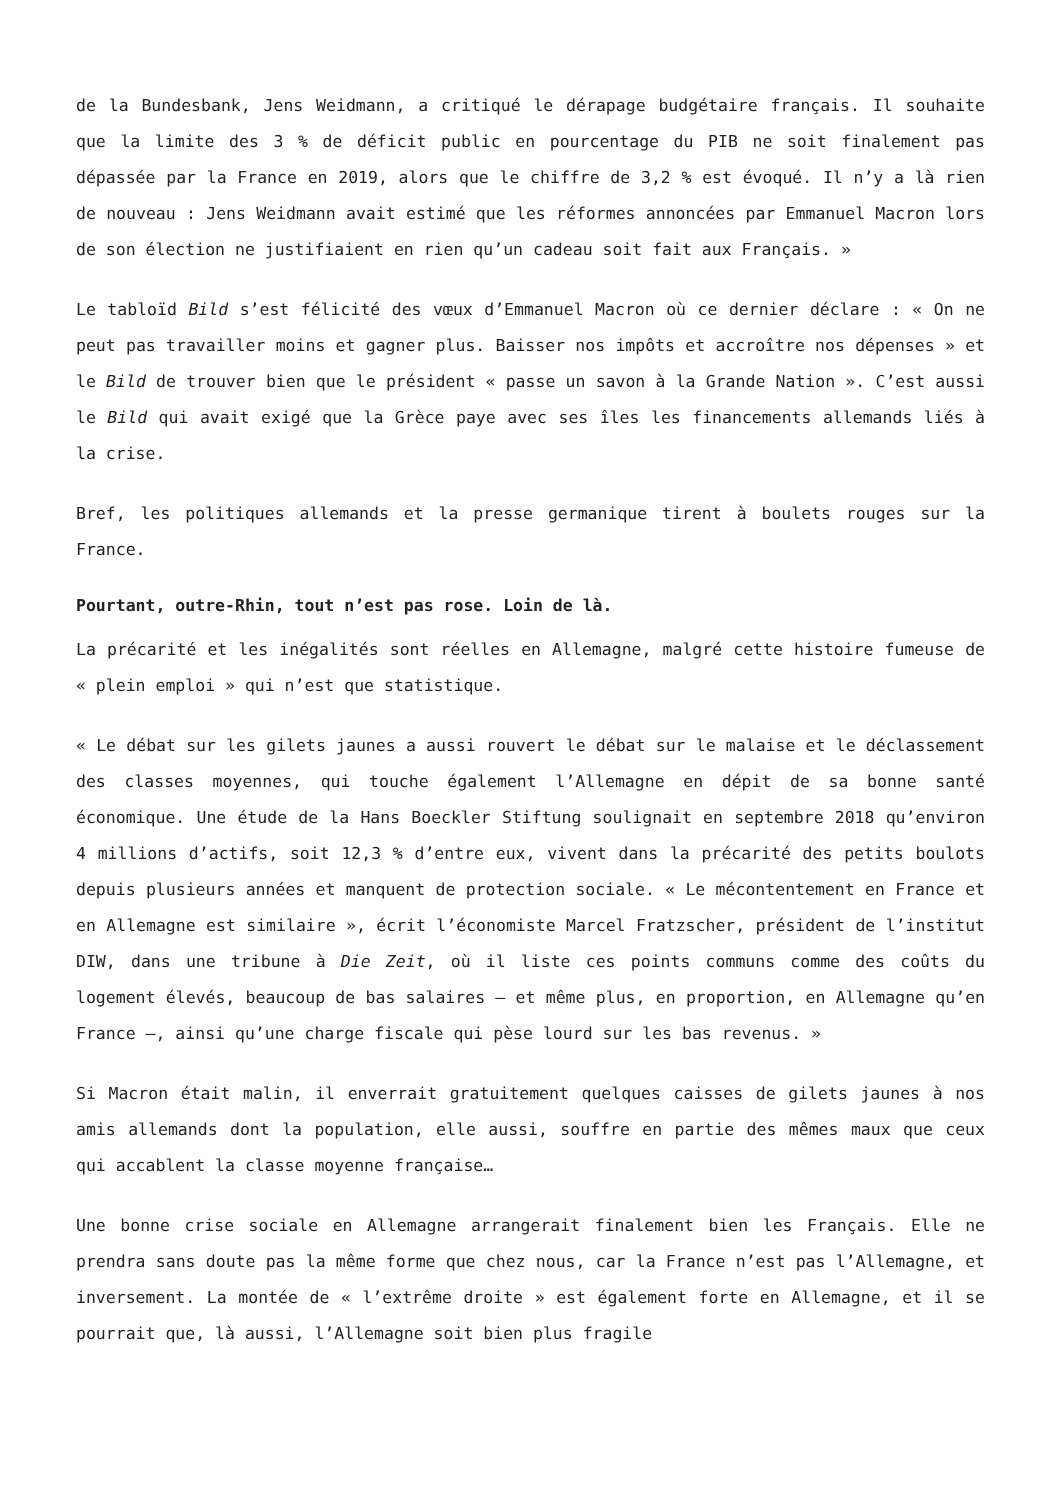de la Bundesbank, Jens Weidmann, a critiqué le dérapage budgétaire français. Il souhaite que la limite des 3 % de déficit public en pourcentage du PIB ne soit finalement pas dépassée par la France en 2019, alors que le chiffre de 3,2 % est évoqué. Il n’y a là rien de nouveau : Jens Weidmann avait estimé que les réformes annoncées par Emmanuel Macron lors de son élection ne justifiaient en rien qu’un cadeau soit fait aux Français. »
Le tabloïd Bild s’est félicité des vœux d’Emmanuel Macron où ce dernier déclare : « On ne peut pas travailler moins et gagner plus. Baisser nos impôts et accroître nos dépenses » et le Bild de trouver bien que le président « passe un savon à la Grande Nation ». C’est aussi le Bild qui avait exigé que la Grèce paye avec ses îles les financements allemands liés à la crise.
Bref, les politiques allemands et la presse germanique tirent à boulets rouges sur la France.
Pourtant, outre-Rhin, tout n’est pas rose. Loin de là.
La précarité et les inégalités sont réelles en Allemagne, malgré cette histoire fumeuse de « plein emploi » qui n’est que statistique.
« Le débat sur les gilets jaunes a aussi rouvert le débat sur le malaise et le déclassement des classes moyennes, qui touche également l’Allemagne en dépit de sa bonne santé économique. Une étude de la Hans Boeckler Stiftung soulignait en septembre 2018 qu’environ 4 millions d’actifs, soit 12,3 % d’entre eux, vivent dans la précarité des petits boulots depuis plusieurs années et manquent de protection sociale. « Le mécontentement en France et en Allemagne est similaire », écrit l’économiste Marcel Fratzscher, président de l’institut DIW, dans une tribune à Die Zeit, où il liste ces points communs comme des coûts du logement élevés, beaucoup de bas salaires – et même plus, en proportion, en Allemagne qu’en France –, ainsi qu’une charge fiscale qui pèse lourd sur les bas revenus. »
Si Macron était malin, il enverrait gratuitement quelques caisses de gilets jaunes à nos amis allemands dont la population, elle aussi, souffre en partie des mêmes maux que ceux qui accablent la classe moyenne française…
Une bonne crise sociale en Allemagne arrangerait finalement bien les Français. Elle ne prendra sans doute pas la même forme que chez nous, car la France n’est pas l’Allemagne, et inversement. La montée de « l’extrême droite » est également forte en Allemagne, et il se pourrait que, là aussi, l’Allemagne soit bien plus fragile